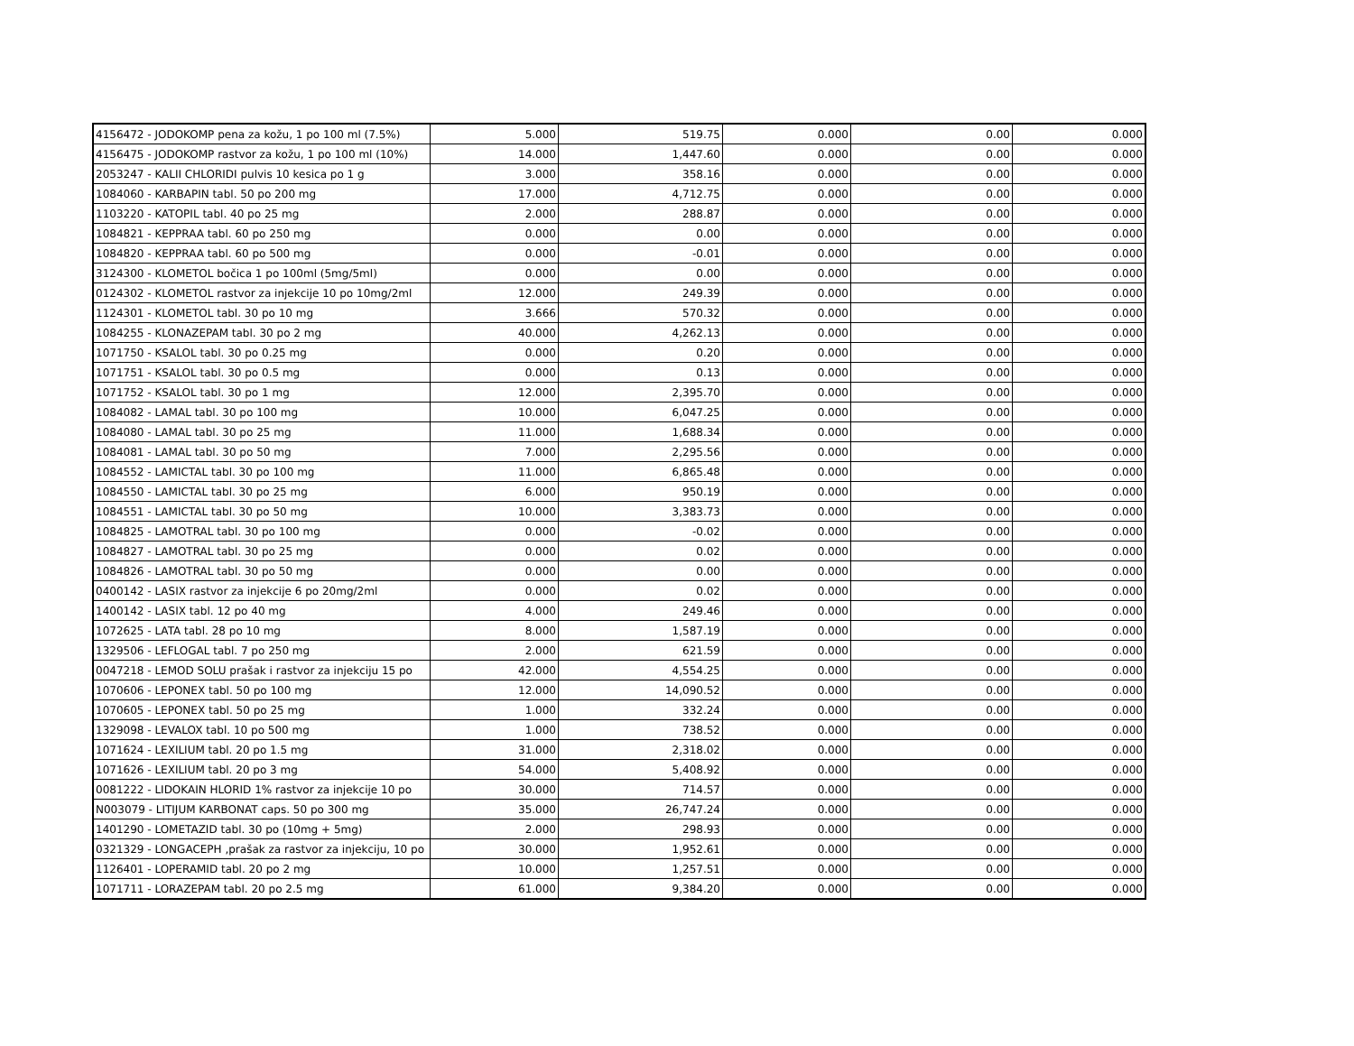| 4156472 - JODOKOMP pena za kožu, 1 po 100 ml (7.5%) | 5.000 | 519.75 | 0.000 | 0.00 | 0.000 |
| 4156475 - JODOKOMP rastvor za kožu, 1 po 100 ml (10%) | 14.000 | 1,447.60 | 0.000 | 0.00 | 0.000 |
| 2053247 - KALII CHLORIDI pulvis 10 kesica po 1 g | 3.000 | 358.16 | 0.000 | 0.00 | 0.000 |
| 1084060 - KARBAPIN tabl. 50 po 200 mg | 17.000 | 4,712.75 | 0.000 | 0.00 | 0.000 |
| 1103220 - KATOPIL tabl. 40 po 25 mg | 2.000 | 288.87 | 0.000 | 0.00 | 0.000 |
| 1084821 - KEPPRAA tabl. 60 po 250 mg | 0.000 | 0.00 | 0.000 | 0.00 | 0.000 |
| 1084820 - KEPPRAA tabl. 60 po 500 mg | 0.000 | -0.01 | 0.000 | 0.00 | 0.000 |
| 3124300 - KLOMETOL bočica 1 po 100ml (5mg/5ml) | 0.000 | 0.00 | 0.000 | 0.00 | 0.000 |
| 0124302 - KLOMETOL rastvor za injekcije 10 po 10mg/2ml | 12.000 | 249.39 | 0.000 | 0.00 | 0.000 |
| 1124301 - KLOMETOL tabl. 30 po 10 mg | 3.666 | 570.32 | 0.000 | 0.00 | 0.000 |
| 1084255 - KLONAZEPAM tabl. 30 po 2 mg | 40.000 | 4,262.13 | 0.000 | 0.00 | 0.000 |
| 1071750 - KSALOL tabl. 30 po 0.25 mg | 0.000 | 0.20 | 0.000 | 0.00 | 0.000 |
| 1071751 - KSALOL tabl. 30 po 0.5 mg | 0.000 | 0.13 | 0.000 | 0.00 | 0.000 |
| 1071752 - KSALOL tabl. 30 po 1 mg | 12.000 | 2,395.70 | 0.000 | 0.00 | 0.000 |
| 1084082 - LAMAL tabl. 30 po 100 mg | 10.000 | 6,047.25 | 0.000 | 0.00 | 0.000 |
| 1084080 - LAMAL tabl. 30 po 25 mg | 11.000 | 1,688.34 | 0.000 | 0.00 | 0.000 |
| 1084081 - LAMAL tabl. 30 po 50 mg | 7.000 | 2,295.56 | 0.000 | 0.00 | 0.000 |
| 1084552 - LAMICTAL tabl. 30 po 100 mg | 11.000 | 6,865.48 | 0.000 | 0.00 | 0.000 |
| 1084550 - LAMICTAL tabl. 30 po 25 mg | 6.000 | 950.19 | 0.000 | 0.00 | 0.000 |
| 1084551 - LAMICTAL tabl. 30 po 50 mg | 10.000 | 3,383.73 | 0.000 | 0.00 | 0.000 |
| 1084825 - LAMOTRAL tabl. 30 po 100 mg | 0.000 | -0.02 | 0.000 | 0.00 | 0.000 |
| 1084827 - LAMOTRAL tabl. 30 po 25 mg | 0.000 | 0.02 | 0.000 | 0.00 | 0.000 |
| 1084826 - LAMOTRAL tabl. 30 po 50 mg | 0.000 | 0.00 | 0.000 | 0.00 | 0.000 |
| 0400142 - LASIX rastvor za injekcije 6 po 20mg/2ml | 0.000 | 0.02 | 0.000 | 0.00 | 0.000 |
| 1400142 - LASIX tabl. 12 po 40 mg | 4.000 | 249.46 | 0.000 | 0.00 | 0.000 |
| 1072625 - LATA tabl. 28 po 10 mg | 8.000 | 1,587.19 | 0.000 | 0.00 | 0.000 |
| 1329506 - LEFLOGAL tabl. 7 po 250 mg | 2.000 | 621.59 | 0.000 | 0.00 | 0.000 |
| 0047218 - LEMOD SOLU prašak i rastvor za injekciju 15 po | 42.000 | 4,554.25 | 0.000 | 0.00 | 0.000 |
| 1070606 - LEPONEX tabl. 50 po 100 mg | 12.000 | 14,090.52 | 0.000 | 0.00 | 0.000 |
| 1070605 - LEPONEX tabl. 50 po 25 mg | 1.000 | 332.24 | 0.000 | 0.00 | 0.000 |
| 1329098 - LEVALOX tabl. 10 po 500 mg | 1.000 | 738.52 | 0.000 | 0.00 | 0.000 |
| 1071624 - LEXILIUM tabl. 20 po 1.5 mg | 31.000 | 2,318.02 | 0.000 | 0.00 | 0.000 |
| 1071626 - LEXILIUM tabl. 20 po 3 mg | 54.000 | 5,408.92 | 0.000 | 0.00 | 0.000 |
| 0081222 - LIDOKAIN HLORID 1% rastvor za injekcije 10 po | 30.000 | 714.57 | 0.000 | 0.00 | 0.000 |
| N003079 - LITIJUM KARBONAT caps. 50 po 300 mg | 35.000 | 26,747.24 | 0.000 | 0.00 | 0.000 |
| 1401290 - LOMETAZID tabl. 30 po (10mg + 5mg) | 2.000 | 298.93 | 0.000 | 0.00 | 0.000 |
| 0321329 - LONGACEPH ,prašak za rastvor za injekciju, 10 po | 30.000 | 1,952.61 | 0.000 | 0.00 | 0.000 |
| 1126401 - LOPERAMID tabl. 20 po 2 mg | 10.000 | 1,257.51 | 0.000 | 0.00 | 0.000 |
| 1071711 - LORAZEPAM tabl. 20 po 2.5 mg | 61.000 | 9,384.20 | 0.000 | 0.00 | 0.000 |